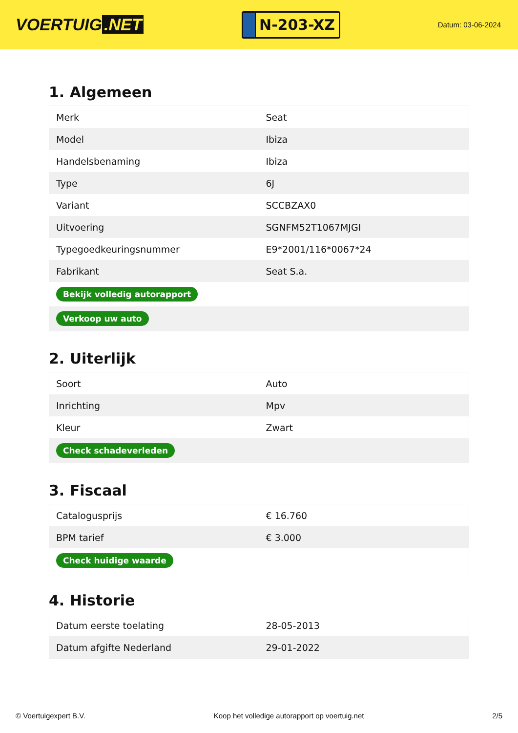VOERTUIG.NET
N-203-XZ
Datum: 03-06-2024
1. Algemeen
| Merk | Seat |
| Model | Ibiza |
| Handelsbenaming | Ibiza |
| Type | 6J |
| Variant | SCCBZAX0 |
| Uitvoering | SGNFM52T1067MJGI |
| Typegoedkeuringsnummer | E9*2001/116*0067*24 |
| Fabrikant | Seat S.a. |
| Bekijk volledig autorapport | |
| Verkoop uw auto | |
2. Uiterlijk
| Soort | Auto |
| Inrichting | Mpv |
| Kleur | Zwart |
| Check schadeverleden | |
3. Fiscaal
| Catalogusprijs | € 16.760 |
| BPM tarief | € 3.000 |
| Check huidige waarde | |
4. Historie
| Datum eerste toelating | 28-05-2013 |
| Datum afgifte Nederland | 29-01-2022 |
© Voertuigexpert B.V. Koop het volledige autorapport op voertuig.net 2/5